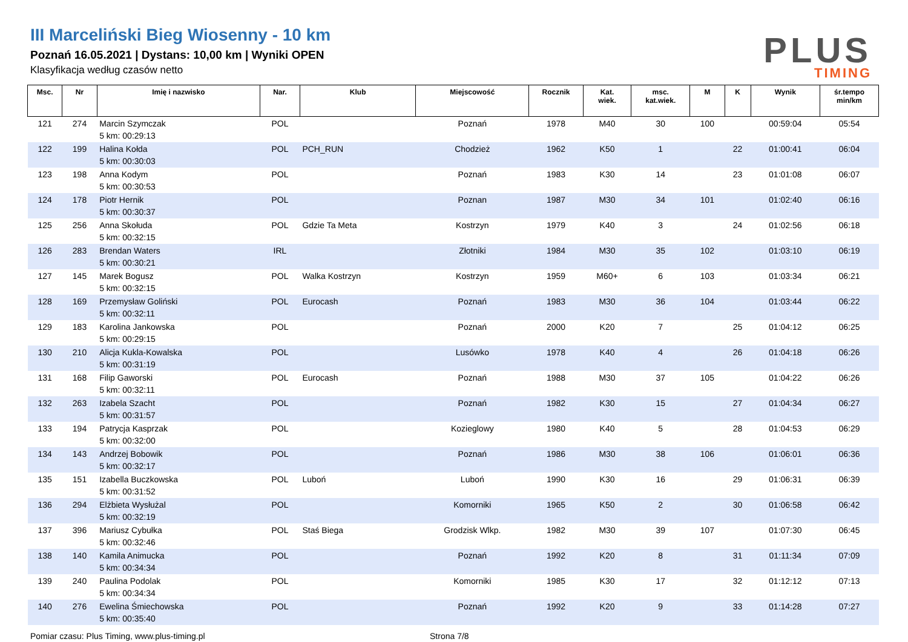III Marceliński Bieg Wiosenny - 10 km
Poznań 16.05.2021 | Dystans: 10,00 km | Wyniki OPEN
Klasyfikacja według czasów netto
PLUS
TIMING
| Msc. | Nr | Imię i nazwisko | Nar. | Klub | Miejscowość | Rocznik | Kat. wiek. | msc. kat.wiek. | M | K | Wynik | śr.tempo min/km |
| --- | --- | --- | --- | --- | --- | --- | --- | --- | --- | --- | --- | --- |
| 121 | 274 | Marcin Szymczak 5 km: 00:29:13 | POL | | Poznań | 1978 | M40 | 30 | 100 | | 00:59:04 | 05:54 |
| 122 | 199 | Halina Kołda 5 km: 00:30:03 | POL | PCH_RUN | Chodzież | 1962 | K50 | 1 | | 22 | 01:00:41 | 06:04 |
| 123 | 198 | Anna Kodym 5 km: 00:30:53 | POL | | Poznań | 1983 | K30 | 14 | | 23 | 01:01:08 | 06:07 |
| 124 | 178 | Piotr Hernik 5 km: 00:30:37 | POL | | Poznan | 1987 | M30 | 34 | 101 | | 01:02:40 | 06:16 |
| 125 | 256 | Anna Skołuda 5 km: 00:32:15 | POL | Gdzie Ta Meta | Kostrzyn | 1979 | K40 | 3 | | 24 | 01:02:56 | 06:18 |
| 126 | 283 | Brendan Waters 5 km: 00:30:21 | IRL | | Złotniki | 1984 | M30 | 35 | 102 | | 01:03:10 | 06:19 |
| 127 | 145 | Marek Bogusz 5 km: 00:32:15 | POL | Walka Kostrzyn | Kostrzyn | 1959 | M60+ | 6 | 103 | | 01:03:34 | 06:21 |
| 128 | 169 | Przemysław Goliński 5 km: 00:32:11 | POL | Eurocash | Poznań | 1983 | M30 | 36 | 104 | | 01:03:44 | 06:22 |
| 129 | 183 | Karolina Jankowska 5 km: 00:29:15 | POL | | Poznań | 2000 | K20 | 7 | | 25 | 01:04:12 | 06:25 |
| 130 | 210 | Alicja Kukla-Kowalska 5 km: 00:31:19 | POL | | Lusówko | 1978 | K40 | 4 | | 26 | 01:04:18 | 06:26 |
| 131 | 168 | Filip Gaworski 5 km: 00:32:11 | POL | Eurocash | Poznań | 1988 | M30 | 37 | 105 | | 01:04:22 | 06:26 |
| 132 | 263 | Izabela Szacht 5 km: 00:31:57 | POL | | Poznań | 1982 | K30 | 15 | | 27 | 01:04:34 | 06:27 |
| 133 | 194 | Patrycja Kasprzak 5 km: 00:32:00 | POL | | Kozieglowy | 1980 | K40 | 5 | | 28 | 01:04:53 | 06:29 |
| 134 | 143 | Andrzej Bobowik 5 km: 00:32:17 | POL | | Poznań | 1986 | M30 | 38 | 106 | | 01:06:01 | 06:36 |
| 135 | 151 | Izabella Buczkowska 5 km: 00:31:52 | POL | Luboń | Luboń | 1990 | K30 | 16 | | 29 | 01:06:31 | 06:39 |
| 136 | 294 | Elżbieta Wysłużal 5 km: 00:32:19 | POL | | Komorniki | 1965 | K50 | 2 | | 30 | 01:06:58 | 06:42 |
| 137 | 396 | Mariusz Cybułka 5 km: 00:32:46 | POL | Staś Biega | Grodzisk Wlkp. | 1982 | M30 | 39 | 107 | | 01:07:30 | 06:45 |
| 138 | 140 | Kamila Animucka 5 km: 00:34:34 | POL | | Poznań | 1992 | K20 | 8 | | 31 | 01:11:34 | 07:09 |
| 139 | 240 | Paulina Podolak 5 km: 00:34:34 | POL | | Komorniki | 1985 | K30 | 17 | | 32 | 01:12:12 | 07:13 |
| 140 | 276 | Ewelina Śmiechowska 5 km: 00:35:40 | POL | | Poznań | 1992 | K20 | 9 | | 33 | 01:14:28 | 07:27 |
Pomiar czasu: Plus Timing, www.plus-timing.pl Strona 7/8